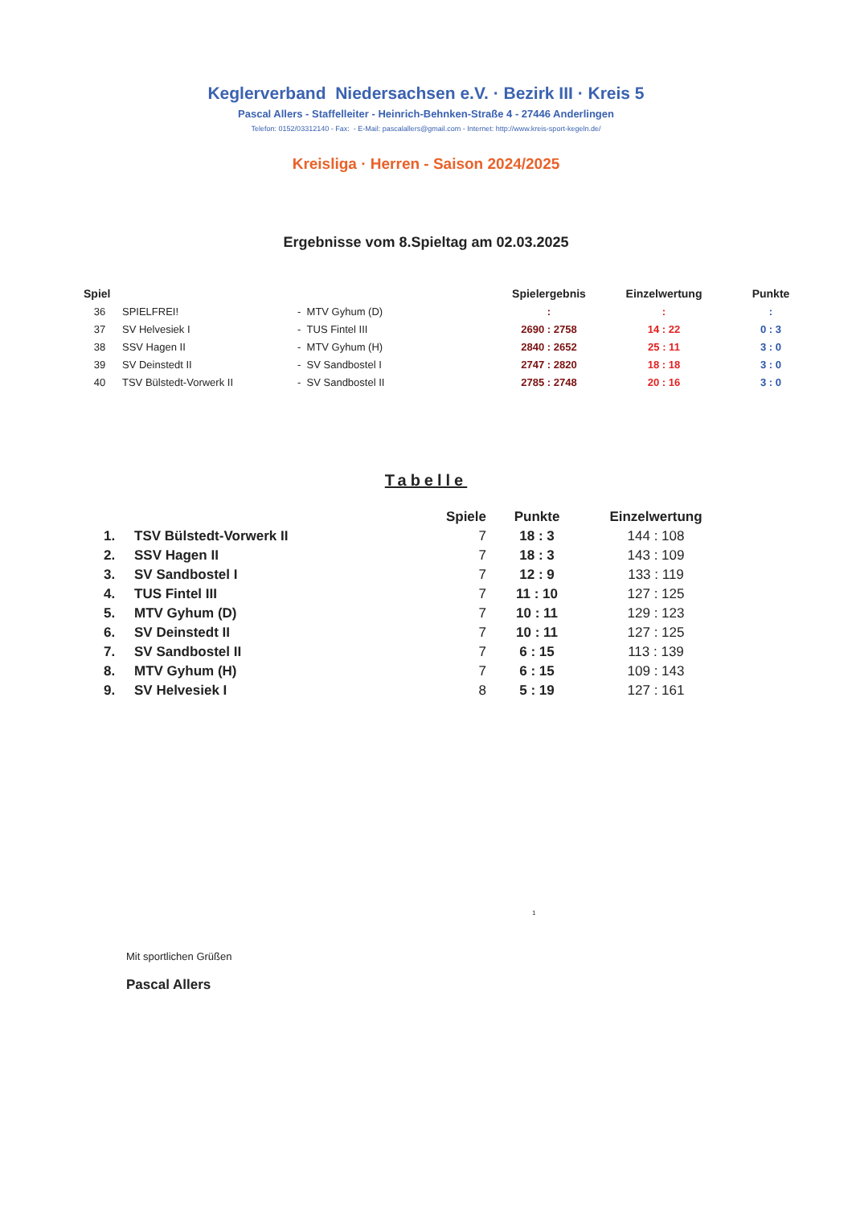Keglerverband Niedersachsen e.V. · Bezirk III · Kreis 5
Pascal Allers - Staffelleiter - Heinrich-Behnken-Straße 4 - 27446 Anderlingen
Telefon: 0152/03312140 - Fax: - E-Mail: pascalallers@gmail.com - Internet: http://www.kreis-sport-kegeln.de/
Kreisliga · Herren - Saison 2024/2025
Ergebnisse vom 8.Spieltag am 02.03.2025
| Spiel | | | Spielergebnis | Einzelwertung | Punkte |
| --- | --- | --- | --- | --- | --- |
| 36 | SPIELFREI! | - MTV Gyhum (D) | : | : | : |
| 37 | SV Helvesiek I | - TUS Fintel III | 2690 : 2758 | 14 : 22 | 0 : 3 |
| 38 | SSV Hagen II | - MTV Gyhum (H) | 2840 : 2652 | 25 : 11 | 3 : 0 |
| 39 | SV Deinstedt II | - SV Sandbostel I | 2747 : 2820 | 18 : 18 | 3 : 0 |
| 40 | TSV Bülstedt-Vorwerk II | - SV Sandbostel II | 2785 : 2748 | 20 : 16 | 3 : 0 |
Tabelle
| | | Spiele | Punkte | Einzelwertung |
| --- | --- | --- | --- | --- |
| 1. | TSV Bülstedt-Vorwerk II | 7 | 18 : 3 | 144 : 108 |
| 2. | SSV Hagen II | 7 | 18 : 3 | 143 : 109 |
| 3. | SV Sandbostel I | 7 | 12 : 9 | 133 : 119 |
| 4. | TUS Fintel III | 7 | 11 : 10 | 127 : 125 |
| 5. | MTV Gyhum (D) | 7 | 10 : 11 | 129 : 123 |
| 6. | SV Deinstedt II | 7 | 10 : 11 | 127 : 125 |
| 7. | SV Sandbostel II | 7 | 6 : 15 | 113 : 139 |
| 8. | MTV Gyhum (H) | 7 | 6 : 15 | 109 : 143 |
| 9. | SV Helvesiek I | 8 | 5 : 19 | 127 : 161 |
1
Mit sportlichen Grüßen
Pascal Allers